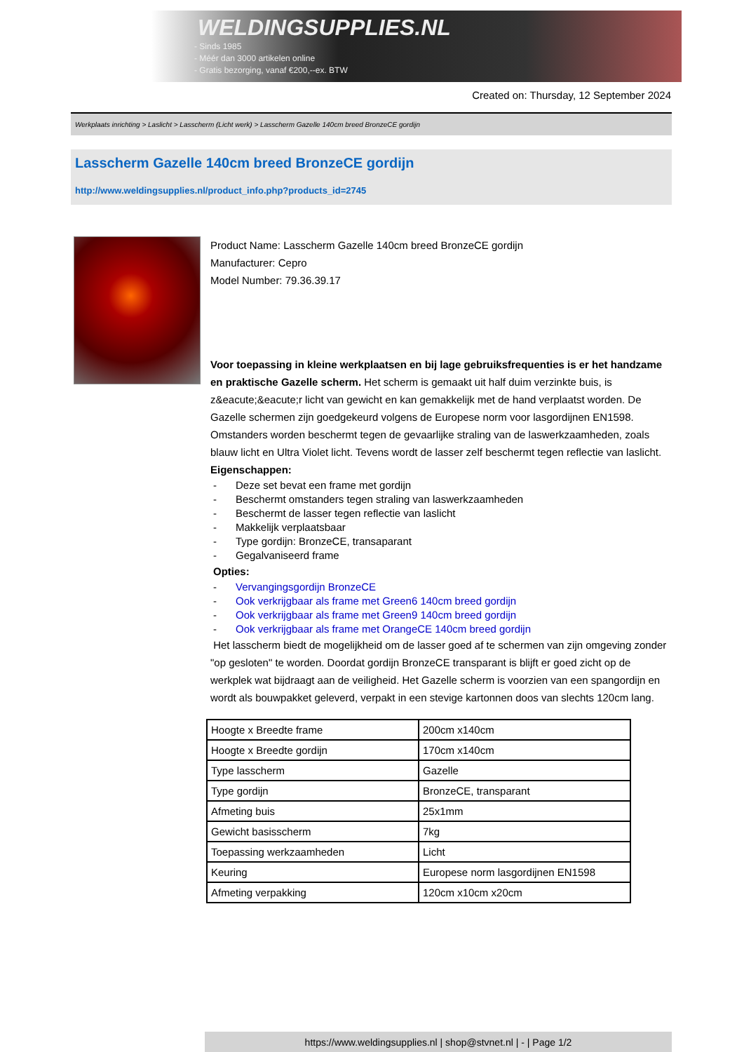WELDINGSUPPLIES.NL
- Sinds 1985
- Méér dan 3000 artikelen online
- Gratis bezorging, vanaf €200,--ex. BTW
Created on: Thursday, 12 September 2024
Werkplaats inrichting > Laslicht > Lasscherm (Licht werk) > Lasscherm Gazelle 140cm breed BronzeCE gordijn
Lasscherm Gazelle 140cm breed BronzeCE gordijn
http://www.weldingsupplies.nl/product_info.php?products_id=2745
Product Name: Lasscherm Gazelle 140cm breed BronzeCE gordijn
Manufacturer: Cepro
Model Number: 79.36.39.17
Voor toepassing in kleine werkplaatsen en bij lage gebruiksfrequenties is er het handzame en praktische Gazelle scherm. Het scherm is gemaakt uit half duim verzinkte buis, is z&eacute;&eacute;r licht van gewicht en kan gemakkelijk met de hand verplaatst worden. De Gazelle schermen zijn goedgekeurd volgens de Europese norm voor lasgordijnen EN1598. Omstanders worden beschermt tegen de gevaarlijke straling van de laswerkzaamheden, zoals blauw licht en Ultra Violet licht. Tevens wordt de lasser zelf beschermt tegen reflectie van laslicht. Eigenschappen:
- Deze set bevat een frame met gordijn
- Beschermt omstanders tegen straling van laswerkzaamheden
- Beschermt de lasser tegen reflectie van laslicht
- Makkelijk verplaatsbaar
- Type gordijn: BronzeCE, transaparant
- Gegalvaniseerd frame
Opties:
- Vervangingsgordijn BronzeCE
- Ook verkrijgbaar als frame met Green6 140cm breed gordijn
- Ook verkrijgbaar als frame met Green9 140cm breed gordijn
- Ook verkrijgbaar als frame met OrangeCE 140cm breed gordijn
Het lasscherm biedt de mogelijkheid om de lasser goed af te schermen van zijn omgeving zonder "op gesloten" te worden. Doordat gordijn BronzeCE transparant is blijft er goed zicht op de werkplek wat bijdraagt aan de veiligheid. Het Gazelle scherm is voorzien van een spangordijn en wordt als bouwpakket geleverd, verpakt in een stevige kartonnen doos van slechts 120cm lang.
| Hoogte x Breedte frame | 200cm x140cm |
| Hoogte x Breedte gordijn | 170cm x140cm |
| Type lasscherm | Gazelle |
| Type gordijn | BronzeCE, transparant |
| Afmeting buis | 25x1mm |
| Gewicht basisscherm | 7kg |
| Toepassing werkzaamheden | Licht |
| Keuring | Europese norm lasgordijnen EN1598 |
| Afmeting verpakking | 120cm x10cm x20cm |
https://www.weldingsupplies.nl | shop@stvnet.nl | - | Page 1/2